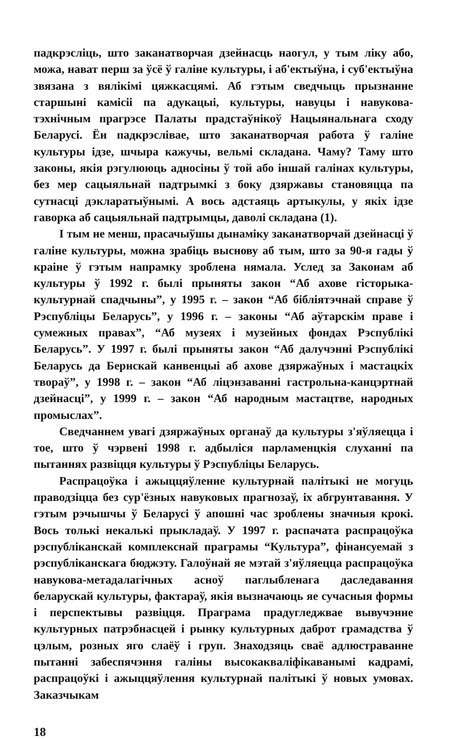падкрэсліць, што заканатворчая дзейнасць наогул, у тым ліку або, можа, нават перш за ўсё ў галіне культуры, і аб'ектыўна, і суб'ектыўна звязана з вялікімі цяжкасцямі. Аб гэтым сведчыць прызнанне старшыні камісіі па адукацыі, культуры, навуцы і навукова-тэхнічным прагрэсе Палаты прадстаўнікоў Нацыянальнага сходу Беларусі. Ён падкрэслівае, што заканатворчая работа ў галіне культуры ідзе, шчыра кажучы, вельмі складана. Чаму? Таму што законы, якія рэгулююць адносіны ў той або іншай галінах культуры, без мер сацыяльнай падтрымкі з боку дзяржавы становяцца па сутнасці дэкларатыўнымі. А вось адстаяць артыкулы, у якіх ідзе гаворка аб сацыяльнай падтрымцы, даволі складана (1).
І тым не менш, прасачыўшы дынаміку заканатворчай дзейнасці ў галіне культуры, можна зрабіць выснову аб тым, што за 90-я гады ў краіне ў гэтым напрамку зроблена нямала. Услед за Законам аб культуры ў 1992 г. былі прыняты закон “Аб ахове гісторыка-культурнай спадчыны”, у 1995 г. – закон “Аб бібліятэчнай справе ў Рэспубліцы Беларусь”, у 1996 г. – законы “Аб аўтарскім праве і сумежных правах”, “Аб музеях і музейных фондах Рэспублікі Беларусь”. У 1997 г. былі прыняты закон “Аб далучэнні Рэспублікі Беларусь да Бернскай канвенцыі аб ахове дзяржаўных і мастацкіх твораў”, у 1998 г. – закон “Аб ліцэнзаванні гастрольна-канцэртнай дзейнасці”, у 1999 г. – закон “Аб народным мастацтве, народных промыслах”.
Сведчаннем увагі дзяржаўных органаў да культуры з'яўляецца і тое, што ў чэрвені 1998 г. адбыліся парламенцкія слуханні па пытаннях развіцця культуры ў Рэспубліцы Беларусь.
Распрацоўка і ажыццяўленне культурнай палітыкі не могуць праводзіцца без сур'ёзных навуковых прагнозаў, іх абгрунтавання. У гэтым рэчышчы ў Беларусі ў апошні час зроблены значныя крокі. Вось толькі некалькі прыкладаў. У 1997 г. распачата распрацоўка рэспубліканскай комплекснай праграмы “Культура”, фінансуемай з рэспубліканскага бюджэту. Галоўнай яе мэтай з'яўляецца распрацоўка навукова-метадалагічных асноў паглыбленага даследавання беларускай культуры, фактараў, якія вызначаюць яе сучасныя формы і перспектывы развіцця. Праграма прадугледжвае вывучэнне культурных патрэбнасцей і рынку культурных даброт грамадства ў цэлым, розных яго слаёў і груп. Знаходзяць сваё адлюстраванне пытанні забеспячэння галіны высокакваліфікаванымі кадрамі, распрацоўкі і ажыццяўлення культурнай палітыкі ў новых умовах. Заказчыкам
18